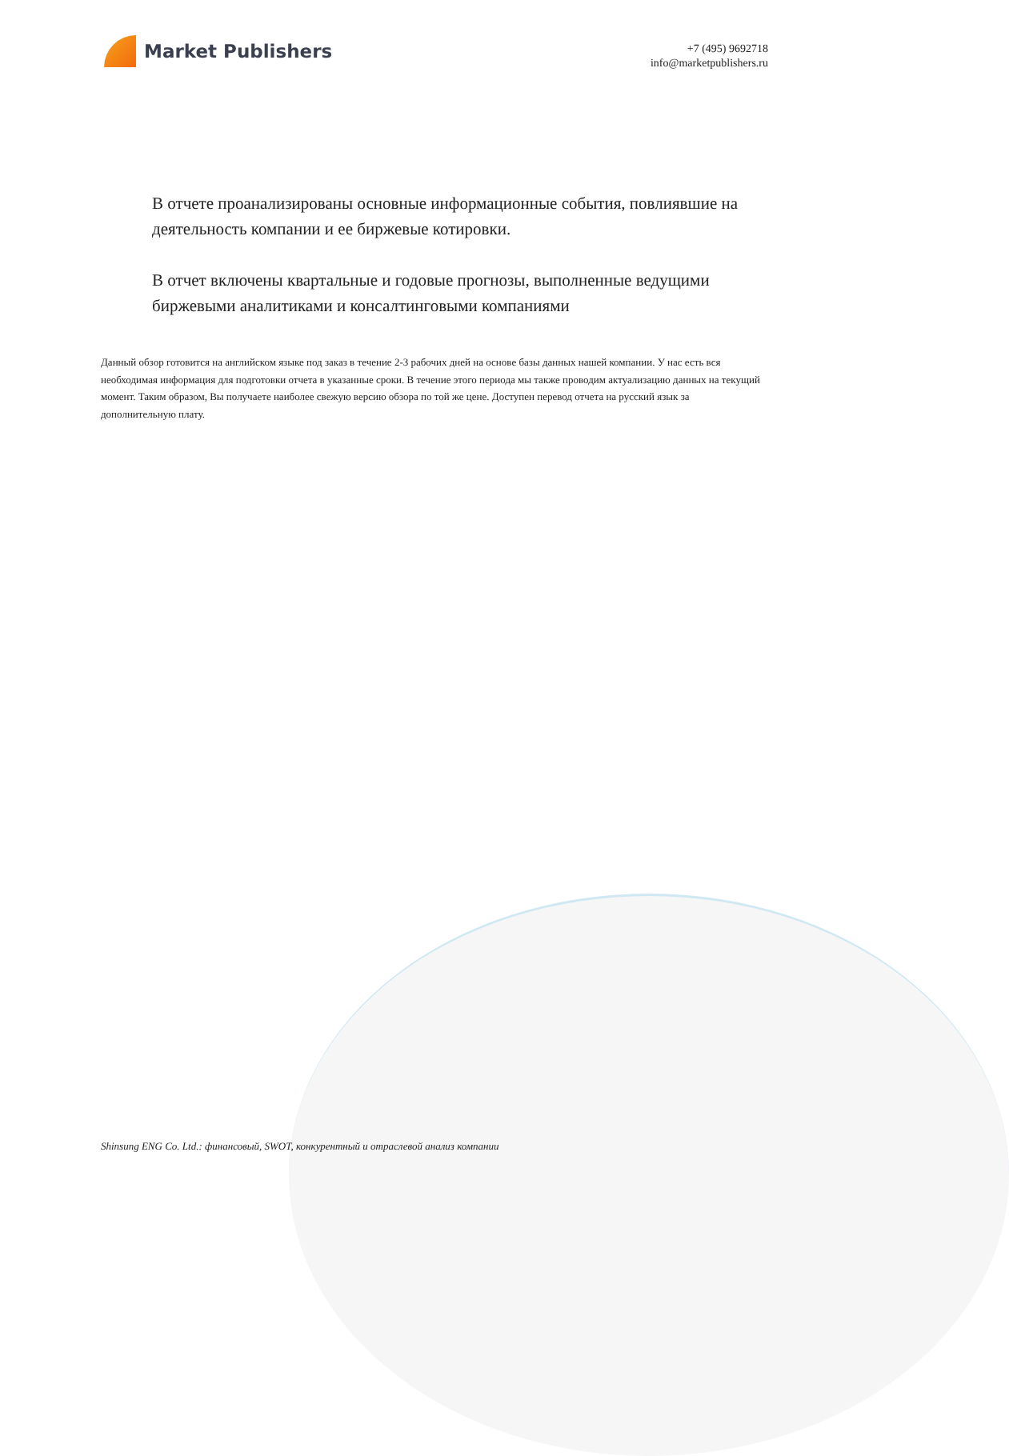Market Publishers
+7 (495) 9692718
info@marketpublishers.ru
В отчете проанализированы основные информационные события, повлиявшие на деятельность компании и ее биржевые котировки.
В отчет включены квартальные и годовые прогнозы, выполненные ведущими биржевыми аналитиками и консалтинговыми компаниями
Данный обзор готовится на английском языке под заказ в течение 2-3 рабочих дней на основе базы данных нашей компании. У нас есть вся необходимая информация для подготовки отчета в указанные сроки. В течение этого периода мы также проводим актуализацию данных на текущий момент. Таким образом, Вы получаете наиболее свежую версию обзора по той же цене. Доступен перевод отчета на русский язык за дополнительную плату.
Shinsung ENG Co. Ltd.: финансовый, SWOT, конкурентный и отраслевой анализ компании